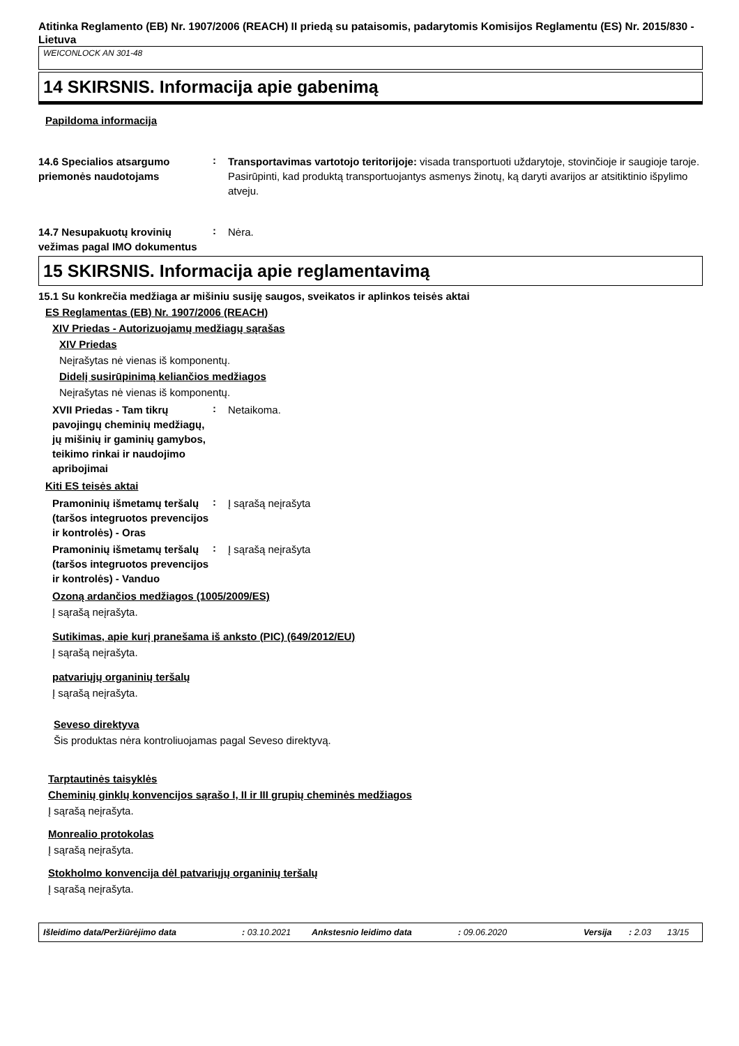Atitinka Reglamento (EB) Nr. 1907/2006 (REACH) II priedą su pataisomis, padarytomis Komisijos Reglamentu (ES) Nr. 2015/830 - Lietuva
WEICONLOCK AN 301-48
14 SKIRSNIS. Informacija apie gabenimą
Papildoma informacija
14.6 Specialios atsargumo priemonės naudotojams
:
Transportavimas vartotojo teritorijoje: visada transportuoti uždarytoje, stovinčioje ir saugioje taroje. Pasirūpinti, kad produktą transportuojantys asmenys žinotų, ką daryti avarijos ar atsitiktinio išpylimo atveju.
14.7 Nesupakuotų krovinių vežimas pagal IMO dokumentus
:
Nėra.
15 SKIRSNIS. Informacija apie reglamentavimą
15.1 Su konkrečia medžiaga ar mišiniu susiję saugos, sveikatos ir aplinkos teisės aktai
ES Reglamentas (EB) Nr. 1907/2006 (REACH)
XIV Priedas - Autorizuojamų medžiagų sąrašas
XIV Priedas
Neįrašytas nė vienas iš komponentų.
Didelį susirūpinimą keliančios medžiagos
Neįrašytas nė vienas iš komponentų.
XVII Priedas - Tam tikrų pavojingų cheminių medžiagų, jų mišinių ir gaminių gamybos, teikimo rinkai ir naudojimo apribojimai
:
Netaikoma.
Kiti ES teisės aktai
Pramoninių išmetamų teršalų (taršos integruotos prevencijos ir kontrolės) - Oras
:
Į sąrašą neįrašyta
Pramoninių išmetamų teršalų (taršos integruotos prevencijos ir kontrolės) - Vanduo
:
Į sąrašą neįrašyta
Ozoną ardančios medžiagos (1005/2009/ES)
Į sąrašą neįrašyta.
Sutikimas, apie kurį pranešama iš anksto (PIC) (649/2012/EU)
Į sąrašą neįrašyta.
patvariųjų organinių teršalų
Į sąrašą neįrašyta.
Seveso direktyva
Šis produktas nėra kontroliuojamas pagal Seveso direktyvą.
Tarptautinės taisyklės
Cheminių ginklų konvencijos sąrašo I, II ir III grupių cheminės medžiagos
Į sąrašą neįrašyta.
Monrealio protokolas
Į sąrašą neįrašyta.
Stokholmo konvencija dėl patvariųjų organinių teršalų
Į sąrašą neįrašyta.
Išleidimo data/Peržiūrėjimo data: 03.10.2021 Ankstesnio leidimo data: 09.06.2020 Versija: 2.03 13/15